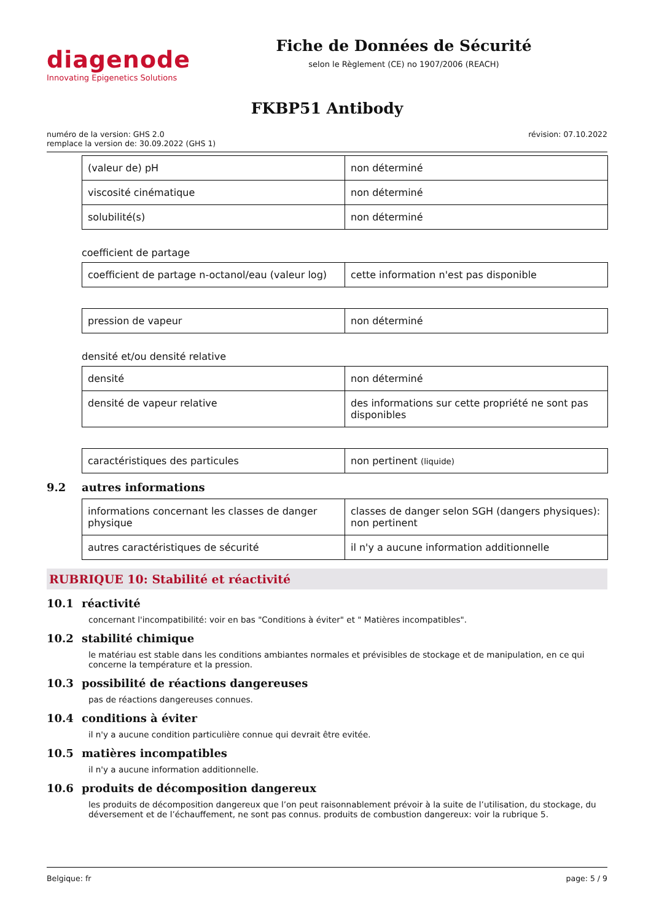diagenode
Innovating Epigenetics Solutions
Fiche de Données de Sécurité
selon le Règlement (CE) no 1907/2006 (REACH)
FKBP51 Antibody
numéro de la version: GHS 2.0
remplace la version de: 30.09.2022 (GHS 1)
révision: 07.10.2022
| (valeur de) pH | non déterminé |
| viscosité cinématique | non déterminé |
| solubilité(s) | non déterminé |
coefficient de partage
| coefficient de partage n-octanol/eau (valeur log) | cette information n'est pas disponible |
| pression de vapeur | non déterminé |
densité et/ou densité relative
| densité | non déterminé |
| densité de vapeur relative | des informations sur cette propriété ne sont pas disponibles |
| caractéristiques des particules | non pertinent (liquide) |
9.2 autres informations
| informations concernant les classes de danger physique | classes de danger selon SGH (dangers physiques): non pertinent |
| autres caractéristiques de sécurité | il n'y a aucune information additionnelle |
RUBRIQUE 10: Stabilité et réactivité
10.1 réactivité
concernant l'incompatibilité: voir en bas "Conditions à éviter" et " Matières incompatibles".
10.2 stabilité chimique
le matériau est stable dans les conditions ambiantes normales et prévisibles de stockage et de manipulation, en ce qui concerne la température et la pression.
10.3 possibilité de réactions dangereuses
pas de réactions dangereuses connues.
10.4 conditions à éviter
il n'y a aucune condition particulière connue qui devrait être evitée.
10.5 matières incompatibles
il n'y a aucune information additionnelle.
10.6 produits de décomposition dangereux
les produits de décomposition dangereux que l’on peut raisonnablement prévoir à la suite de l’utilisation, du stockage, du déversement et de l’échauffement, ne sont pas connus. produits de combustion dangereux: voir la rubrique 5.
Belgique: fr page: 5 / 9